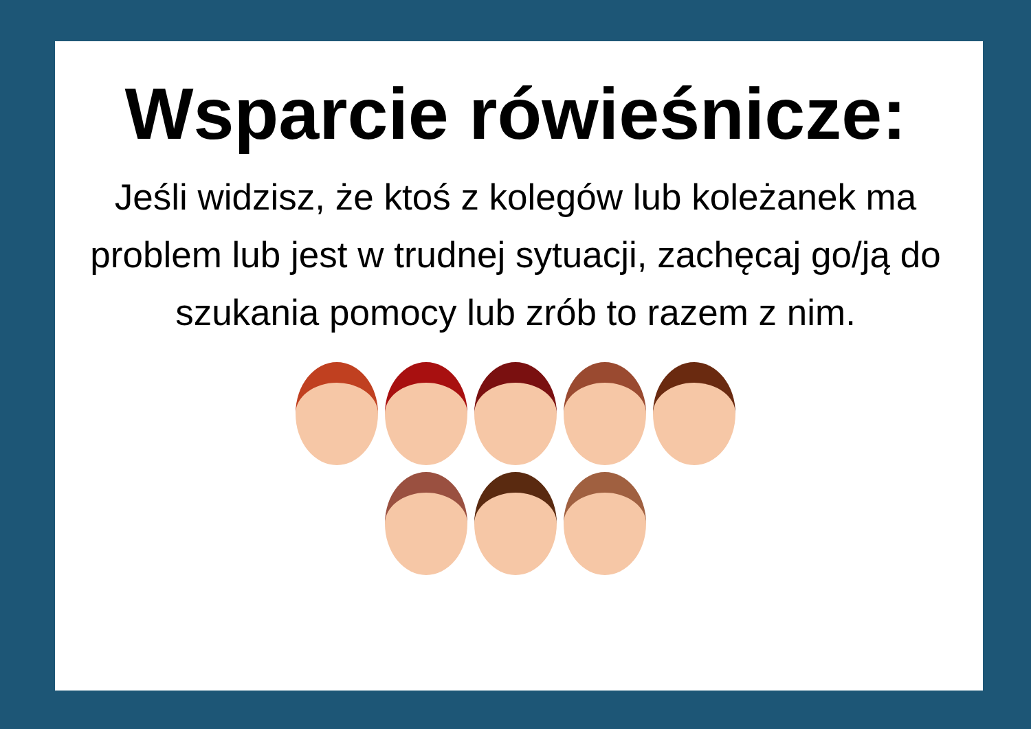Wsparcie rówieśnicze:
Jeśli widzisz, że ktoś z kolegów lub koleżanek ma problem lub jest w trudnej sytuacji, zachęcaj go/ją do szukania pomocy lub zrób to razem z nim.